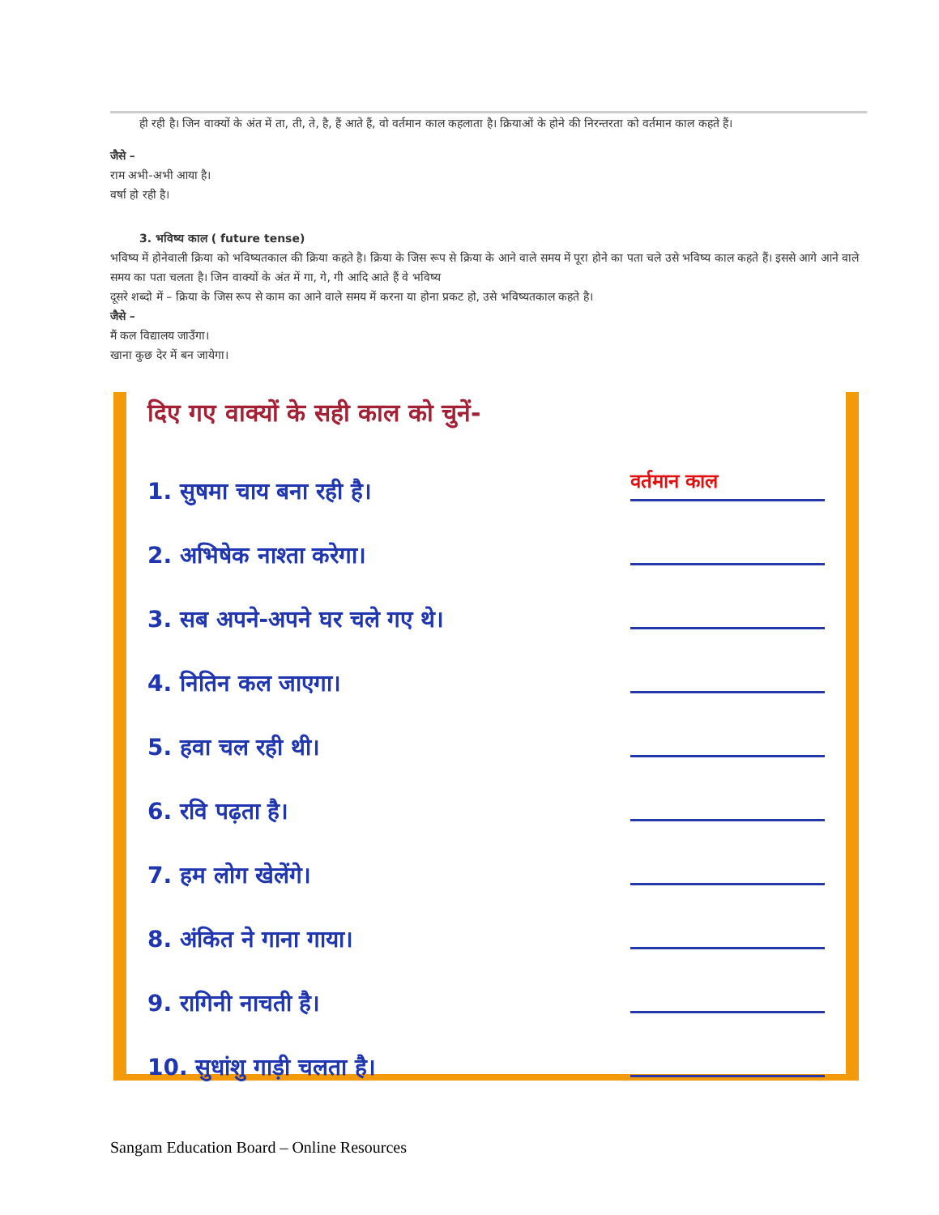ही रही है। जिन वाक्यों के अंत में ता, ती, ते, है, हैं आते हैं, वो वर्तमान काल कहलाता है। क्रियाओं के होने की निरन्तरता को वर्तमान काल कहते हैं।
जैसे –
राम अभी-अभी आया है।
वर्षा हो रही है।
3. भविष्य काल ( future tense)
भविष्य में होनेवाली क्रिया को भविष्यतकाल की क्रिया कहते है। क्रिया के जिस रूप से क्रिया के आने वाले समय में पूरा होने का पता चले उसे भविष्य काल कहते हैं। इससे आगे आने वाले समय का पता चलता है। जिन वाक्यों के अंत में गा, गे, गी आदि आते हैं वे भविष्य
दूसरे शब्दो में – क्रिया के जिस रूप से काम का आने वाले समय में करना या होना प्रकट हो, उसे भविष्यतकाल कहते है।
जैसे –
मैं कल विद्यालय जाउँगा।
खाना कुछ देर में बन जायेगा।
दिए गए वाक्यों के सही काल को चुनें-
1. सुषमा चाय बना रही है। वर्तमान काल
2. अभिषेक नाश्ता करेगा।
3. सब अपने-अपने घर चले गए थे।
4. नितिन कल जाएगा।
5. हवा चल रही थी।
6. रवि पढ़ता है।
7. हम लोग खेलेंगे।
8. अंकित ने गाना गाया।
9. रागिनी नाचती है।
10. सुधांशु गाड़ी चलता है।
Sangam Education Board – Online Resources